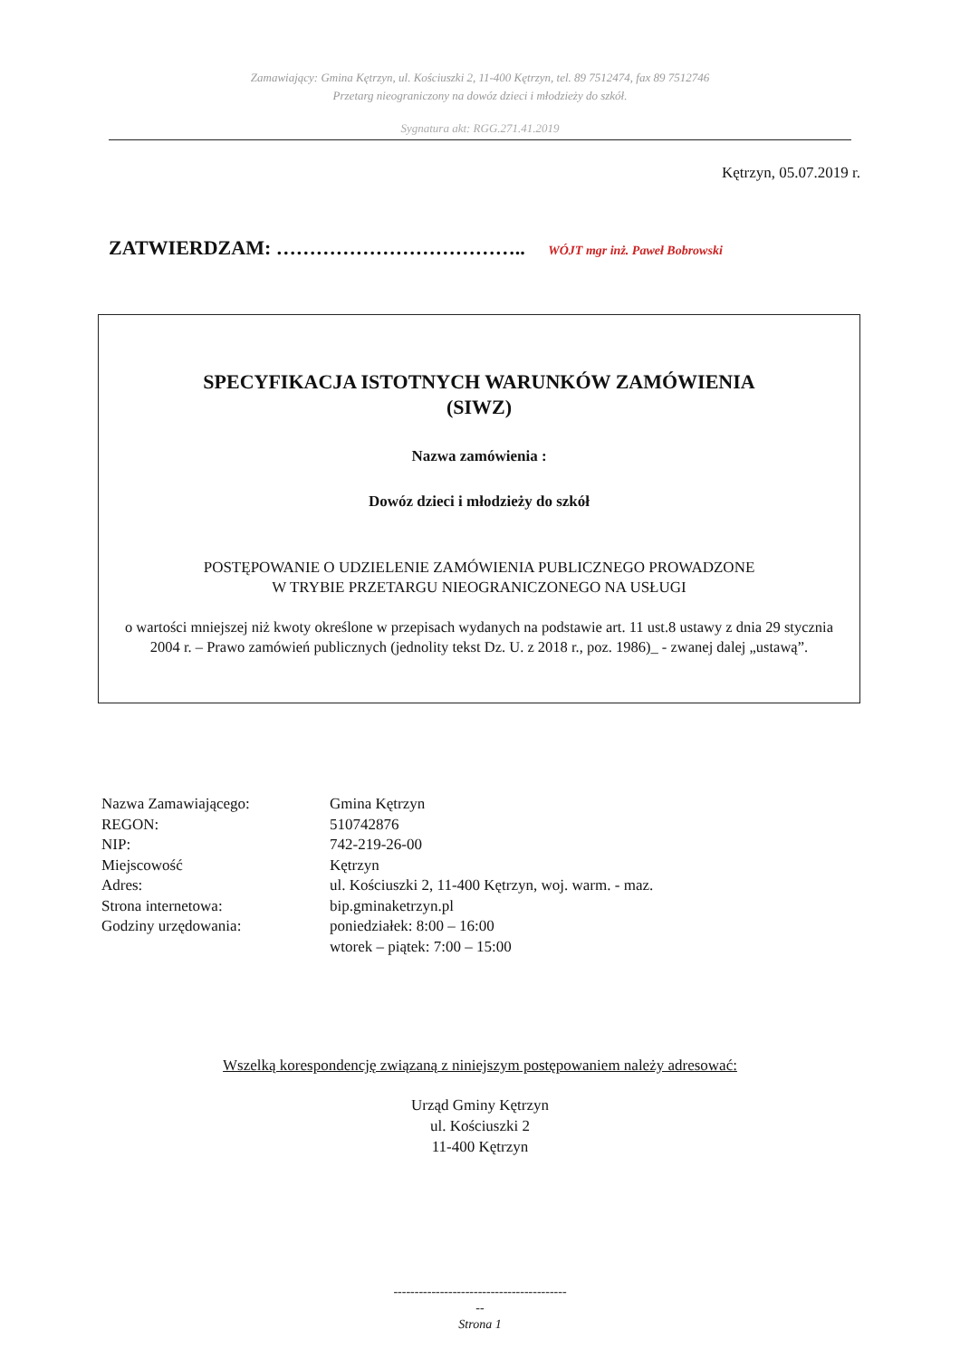Zamawiający: Gmina Kętrzyn, ul. Kościuszki 2, 11-400 Kętrzyn, tel. 89 7512474, fax 89 7512746
Przetarg nieograniczony na dowóz dzieci i młodzieży do szkół.
Sygnatura akt: RGG.271.41.2019
Kętrzyn, 05.07.2019 r.
ZATWIERDZAM: ……………………………….. WÓJT mgr inż. Paweł Bobrowski
SPECYFIKACJA ISTOTNYCH WARUNKÓW ZAMÓWIENIA
(SIWZ)
Nazwa zamówienia :
Dowóz dzieci i młodzieży do szkół
POSTĘPOWANIE O UDZIELENIE ZAMÓWIENIA PUBLICZNEGO PROWADZONE
W TRYBIE PRZETARGU NIEOGRANICZONEGO NA USŁUGI
o wartości mniejszej niż kwoty określone w przepisach wydanych na podstawie art. 11 ust.8 ustawy z dnia 29 stycznia 2004 r. – Prawo zamówień publicznych (jednolity tekst Dz. U. z 2018 r., poz. 1986)_ - zwanej dalej „ustawą”.
| Nazwa Zamawiającego: | Gmina Kętrzyn |
| REGON: | 510742876 |
| NIP: | 742-219-26-00 |
| Miejscowość | Kętrzyn |
| Adres: | ul. Kościuszki 2, 11-400 Kętrzyn, woj. warm. - maz. |
| Strona internetowa: | bip.gminaketrzyn.pl |
| Godziny urzędowania: | poniedziałek: 8:00 – 16:00 wtorek – piątek: 7:00 – 15:00 |
Wszelką korespondencję związaną z niniejszym postępowaniem należy adresować:
Urząd Gminy Kętrzyn
ul. Kościuszki 2
11-400 Kętrzyn
-----------------------------------------
--
Strona 1